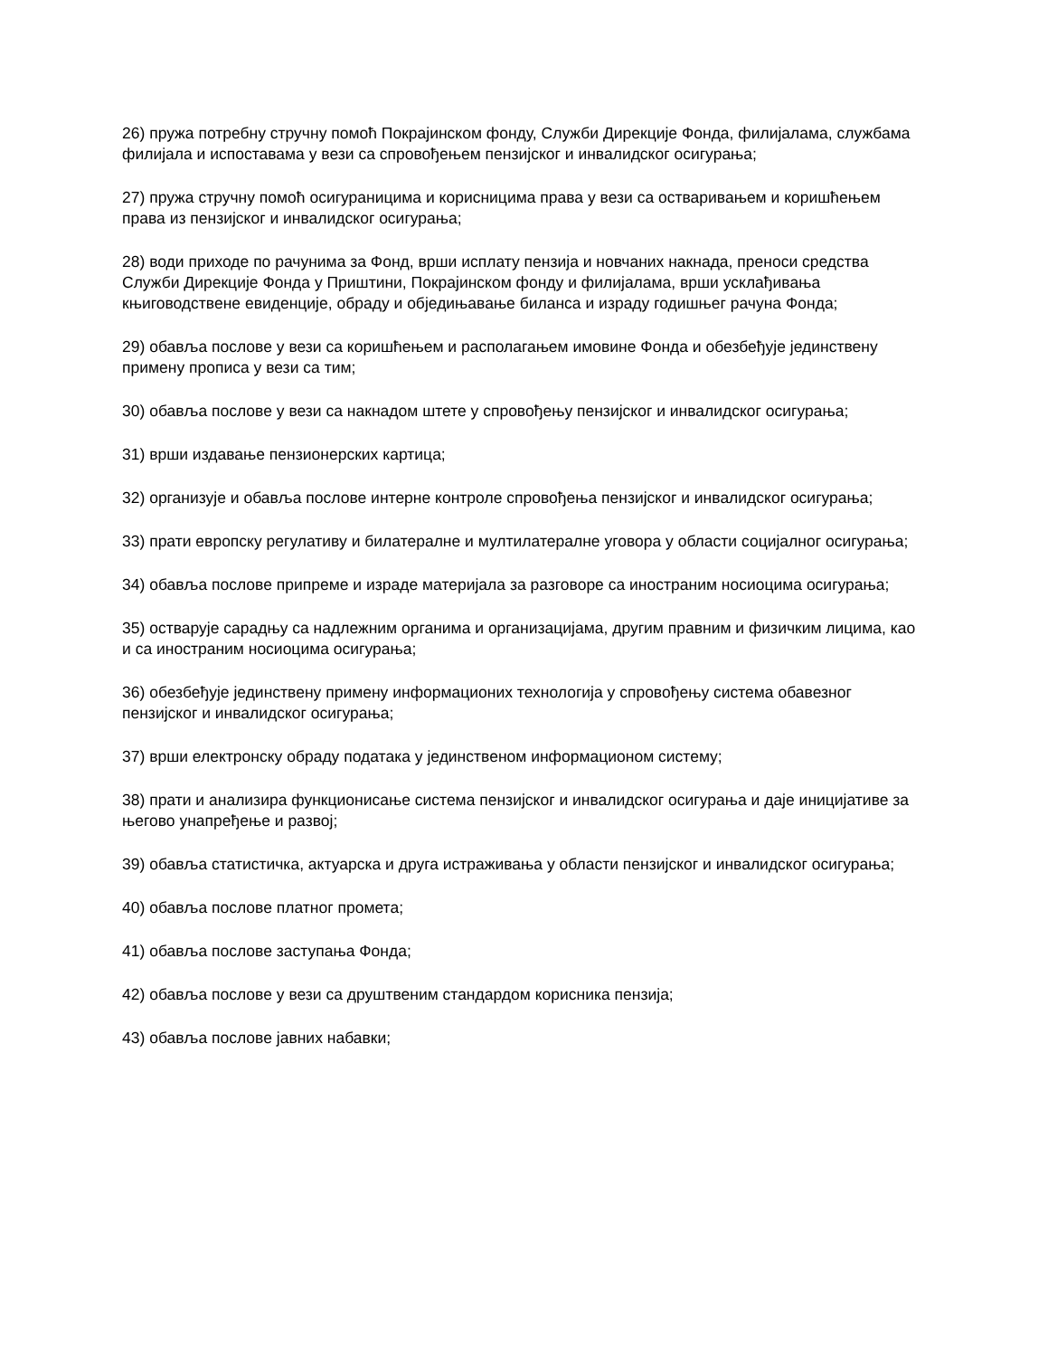26) пружа потребну стручну помоћ Покрајинском фонду, Служби Дирекције Фонда, филијалама, службама филијала и испоставама у вези са спровођењем пензијског и инвалидског осигурања;
27) пружа стручну помоћ осигураницима и корисницима права у вези са остваривањем и коришћењем права из пензијског и инвалидског осигурања;
28) води приходе по рачунима за Фонд, врши исплату пензија и новчаних накнада, преноси средства Служби Дирекције Фонда у Приштини, Покрајинском фонду и филијалама, врши усклађивања књиговодствене евиденције, обраду и обједињавање биланса и израду годишњег рачуна Фонда;
29) обавља послове у вези са коришћењем и располагањем имовине Фонда и обезбеђује јединствену примену прописа у вези са тим;
30) обавља послове у вези са накнадом штете у спровођењу пензијског и инвалидског осигурања;
31) врши издавање пензионерских картица;
32) организује и обавља послове интерне контроле спровођења пензијског и инвалидског осигурања;
33) прати европску регулативу и билатералне и мултилатералне уговора у области социјалног осигурања;
34) обавља послове припреме и израде материјала за разговоре са иностраним носиоцима осигурања;
35) остварује сарадњу са надлежним органима и организацијама, другим правним и физичким лицима, као и са иностраним носиоцима осигурања;
36) обезбеђује јединствену примену информационих технологија у спровођењу система обавезног пензијског и инвалидског осигурања;
37) врши електронску обраду података у јединственом информационом систему;
38) прати и анализира функционисање система пензијског и инвалидског осигурања и даје иницијативе за његово унапређење и развој;
39) обавља статистичка, актуарска и друга истраживања у области пензијског и инвалидског осигурања;
40) обавља послове платног промета;
41) обавља послове заступања Фонда;
42) обавља послове у вези са друштвеним стандардом корисника пензија;
43) обавља послове јавних набавки;